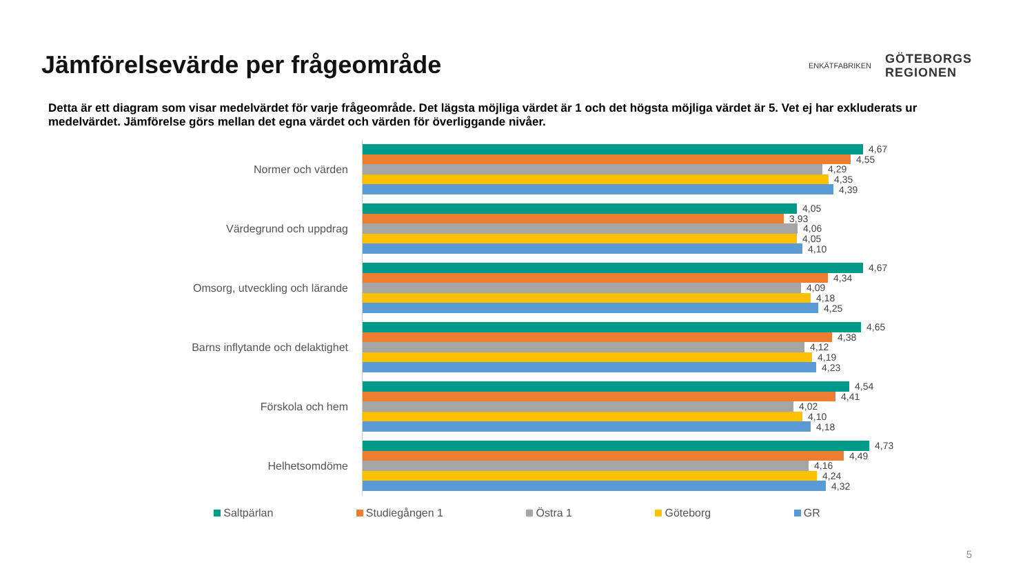Jämförelsevärde per frågeområde
ENKÄTFABRIKEN
GÖTEBORGS
REGIONEN
Detta är ett diagram som visar medelvärdet för varje frågeområde. Det lägsta möjliga värdet är 1 och det högsta möjliga värdet är 5. Vet ej har exkluderats ur medelvärdet. Jämförelse görs mellan det egna värdet och värden för överliggande nivåer.
Normer och värden
4,67
4,55
4,29
4,35
4,39
Värdegrund och uppdrag
4,05
3,93
4,06
4,05
4,10
Omsorg, utveckling och lärande
4,67
4,34
4,09
4,18
4,25
Barns inflytande och delaktighet
4,65
4,38
4,12
4,19
4,23
Förskola och hem
4,54
4,41
4,02
4,10
4,18
Helhetsomdöme
4,73
4,49
4,16
4,24
4,32
Saltpärlan Studiegången 1 Östra 1 Göteborg GR
5